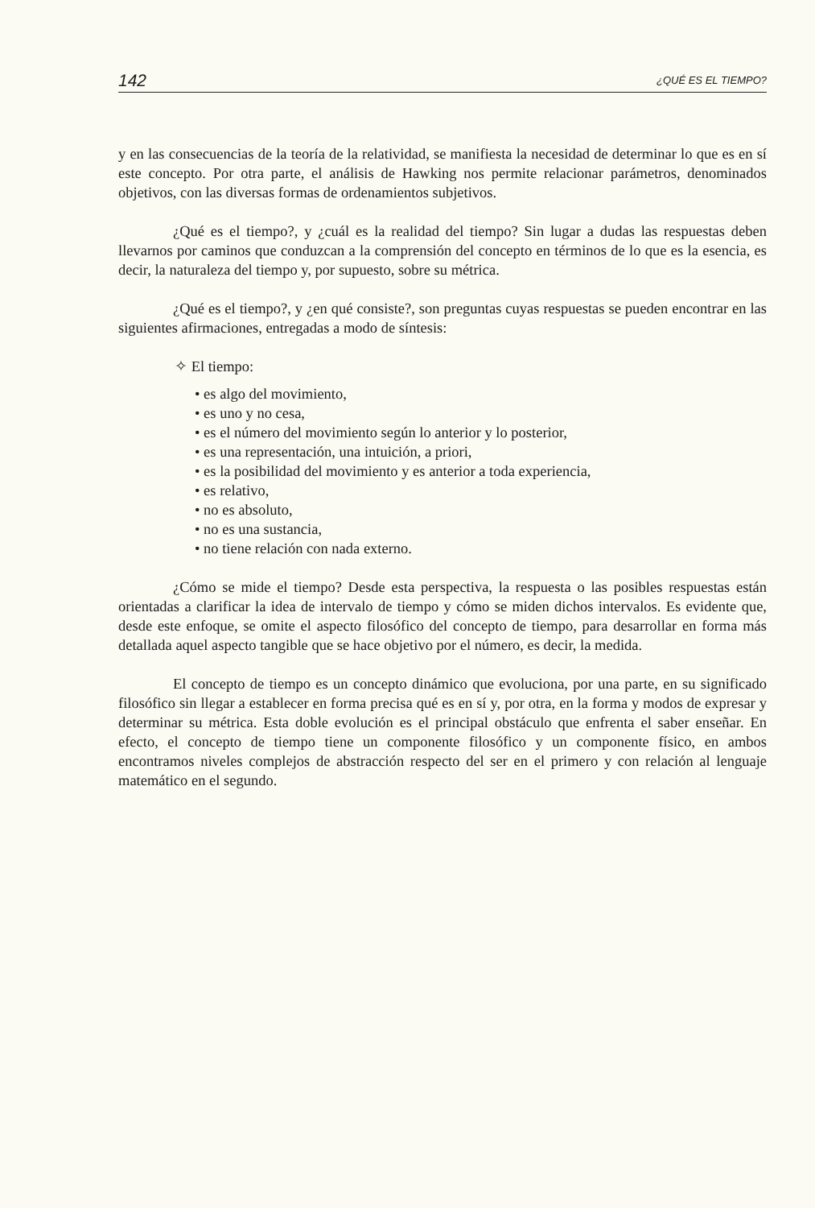142 ¿QUÉ ES EL TIEMPO?
y en las consecuencias de la teoría de la relatividad, se manifiesta la necesidad de determinar lo que es en sí este concepto. Por otra parte, el análisis de Hawking nos permite relacionar parámetros, denominados objetivos, con las diversas formas de ordenamientos subjetivos.
¿Qué es el tiempo?, y ¿cuál es la realidad del tiempo? Sin lugar a dudas las respuestas deben llevarnos por caminos que conduzcan a la comprensión del concepto en términos de lo que es la esencia, es decir, la naturaleza del tiempo y, por supuesto, sobre su métrica.
¿Qué es el tiempo?, y ¿en qué consiste?, son preguntas cuyas respuestas se pueden encontrar en las siguientes afirmaciones, entregadas a modo de síntesis:
✧ El tiempo:
• es algo del movimiento,
• es uno y no cesa,
• es el número del movimiento según lo anterior y lo posterior,
• es una representación, una intuición, a priori,
• es la posibilidad del movimiento y es anterior a toda experiencia,
• es relativo,
• no es absoluto,
• no es una sustancia,
• no tiene relación con nada externo.
¿Cómo se mide el tiempo? Desde esta perspectiva, la respuesta o las posibles respuestas están orientadas a clarificar la idea de intervalo de tiempo y cómo se miden dichos intervalos. Es evidente que, desde este enfoque, se omite el aspecto filosófico del concepto de tiempo, para desarrollar en forma más detallada aquel aspecto tangible que se hace objetivo por el número, es decir, la medida.
El concepto de tiempo es un concepto dinámico que evoluciona, por una parte, en su significado filosófico sin llegar a establecer en forma precisa qué es en sí y, por otra, en la forma y modos de expresar y determinar su métrica. Esta doble evolución es el principal obstáculo que enfrenta el saber enseñar. En efecto, el concepto de tiempo tiene un componente filosófico y un componente físico, en ambos encontramos niveles complejos de abstracción respecto del ser en el primero y con relación al lenguaje matemático en el segundo.